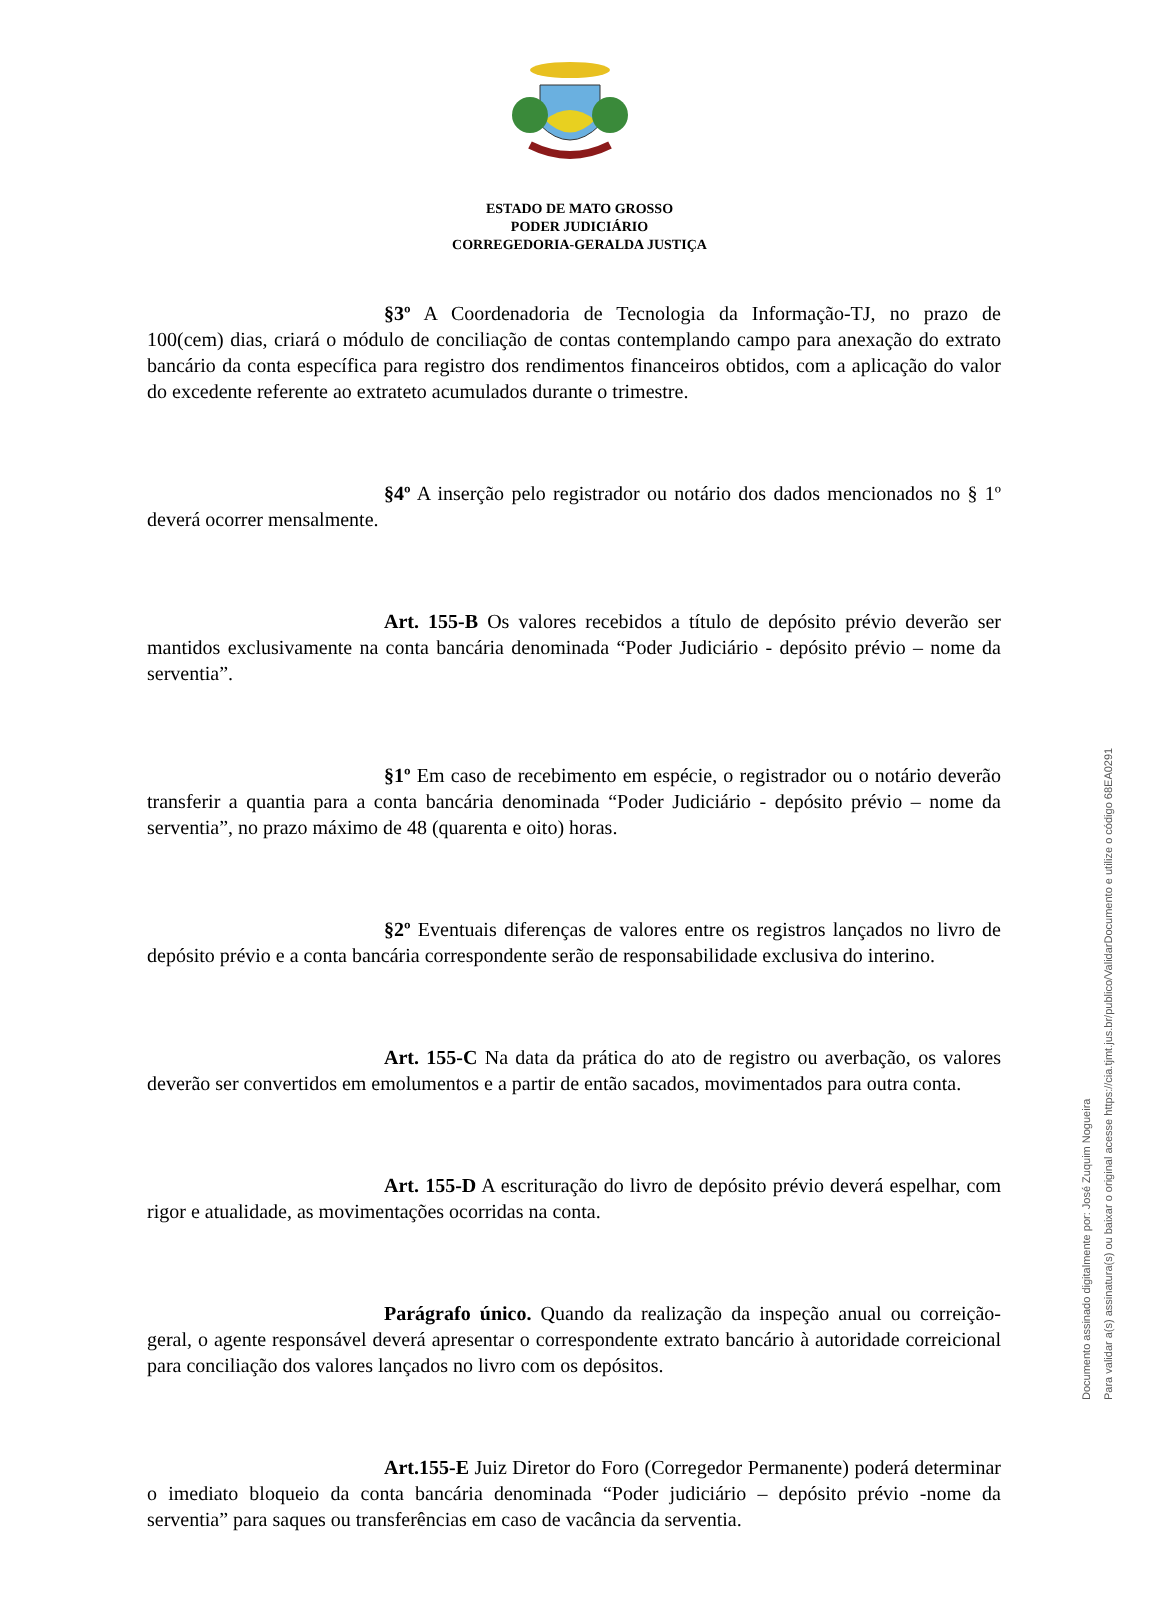ESTADO DE MATO GROSSO
PODER JUDICIÁRIO
CORREGEDORIA-GERALDA JUSTIÇA
§3º A Coordenadoria de Tecnologia da Informação-TJ, no prazo de 100(cem) dias, criará o módulo de conciliação de contas contemplando campo para anexação do extrato bancário da conta específica para registro dos rendimentos financeiros obtidos, com a aplicação do valor do excedente referente ao extrateto acumulados durante o trimestre.
§4º A inserção pelo registrador ou notário dos dados mencionados no § 1º deverá ocorrer mensalmente.
Art. 155-B Os valores recebidos a título de depósito prévio deverão ser mantidos exclusivamente na conta bancária denominada “Poder Judiciário - depósito prévio – nome da serventia”.
§1º Em caso de recebimento em espécie, o registrador ou o notário deverão transferir a quantia para a conta bancária denominada “Poder Judiciário - depósito prévio – nome da serventia”, no prazo máximo de 48 (quarenta e oito) horas.
§2º Eventuais diferenças de valores entre os registros lançados no livro de depósito prévio e a conta bancária correspondente serão de responsabilidade exclusiva do interino.
Art. 155-C Na data da prática do ato de registro ou averbação, os valores deverão ser convertidos em emolumentos e a partir de então sacados, movimentados para outra conta.
Art. 155-D A escrituração do livro de depósito prévio deverá espelhar, com rigor e atualidade, as movimentações ocorridas na conta.
Parágrafo único. Quando da realização da inspeção anual ou correição-geral, o agente responsável deverá apresentar o correspondente extrato bancário à autoridade correicional para conciliação dos valores lançados no livro com os depósitos.
Art.155-E Juiz Diretor do Foro (Corregedor Permanente) poderá determinar o imediato bloqueio da conta bancária denominada “Poder judiciário – depósito prévio -nome da serventia” para saques ou transferências em caso de vacância da serventia.
Documento assinado digitalmente por: José Zuquim Nogueira
Para validar a(s) assinatura(s) ou baixar o original acesse https://cia.tjmt.jus.br/publico/ValidarDocumento e utilize o código 68EA0291